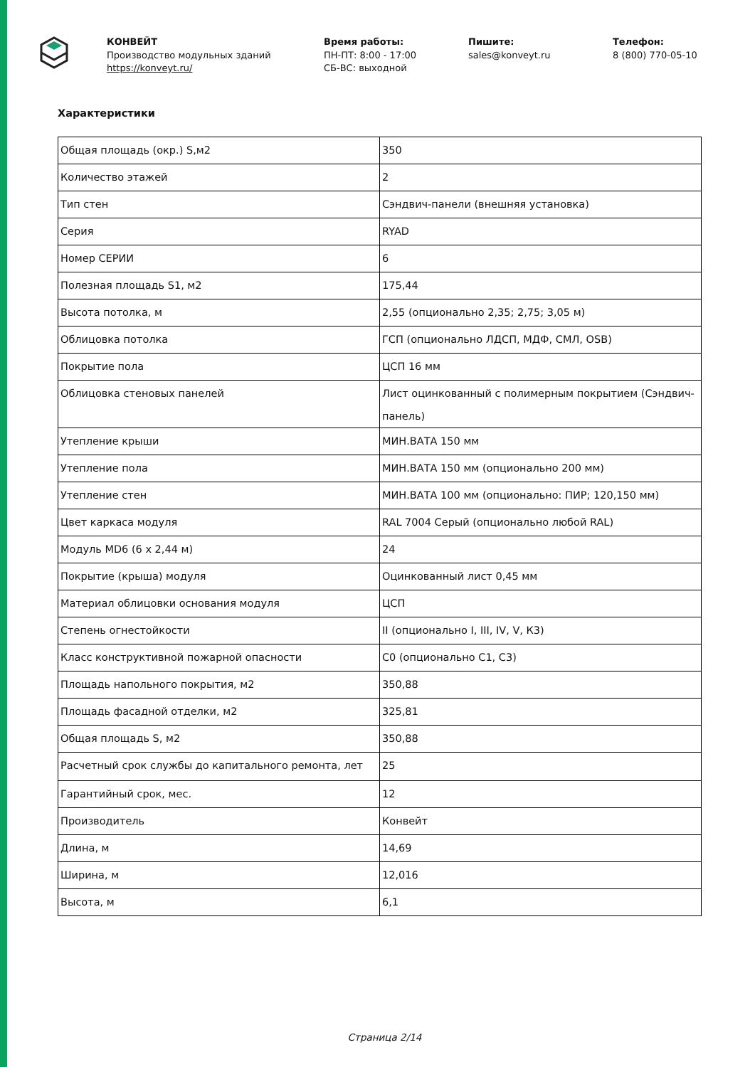КОНВЕЙТ
Производство модульных зданий
https://konveyt.ru/
Время работы:
ПН-ПТ: 8:00 - 17:00
СБ-ВС: выходной
Пишите:
sales@konveyt.ru
Телефон:
8 (800) 770-05-10
Характеристики
| Общая площадь (окр.) S,м2 | 350 |
| Количество этажей | 2 |
| Тип стен | Сэндвич-панели (внешняя установка) |
| Серия | RYAD |
| Номер СЕРИИ | 6 |
| Полезная площадь S1, м2 | 175,44 |
| Высота потолка, м | 2,55 (опционально 2,35; 2,75; 3,05 м) |
| Облицовка потолка | ГСП (опционально ЛДСП, МДФ, СМЛ, OSB) |
| Покрытие пола | ЦСП 16 мм |
| Облицовка стеновых панелей | Лист оцинкованный с полимерным покрытием (Сэндвич-панель) |
| Утепление крыши | МИН.ВАТА 150 мм |
| Утепление пола | МИН.ВАТА 150 мм (опционально 200 мм) |
| Утепление стен | МИН.ВАТА 100 мм (опционально: ПИР; 120,150 мм) |
| Цвет каркаса модуля | RAL 7004 Серый (опционально любой RAL) |
| Модуль MD6 (6 х 2,44 м) | 24 |
| Покрытие (крыша) модуля | Оцинкованный лист 0,45 мм |
| Материал облицовки основания модуля | ЦСП |
| Степень огнестойкости | II (опционально I, III, IV, V, К3) |
| Класс конструктивной пожарной опасности | С0 (опционально С1, С3) |
| Площадь напольного покрытия, м2 | 350,88 |
| Площадь фасадной отделки, м2 | 325,81 |
| Общая площадь S, м2 | 350,88 |
| Расчетный срок службы до капитального ремонта, лет | 25 |
| Гарантийный срок, мес. | 12 |
| Производитель | Конвейт |
| Длина, м | 14,69 |
| Ширина, м | 12,016 |
| Высота, м | 6,1 |
Страница 2/14